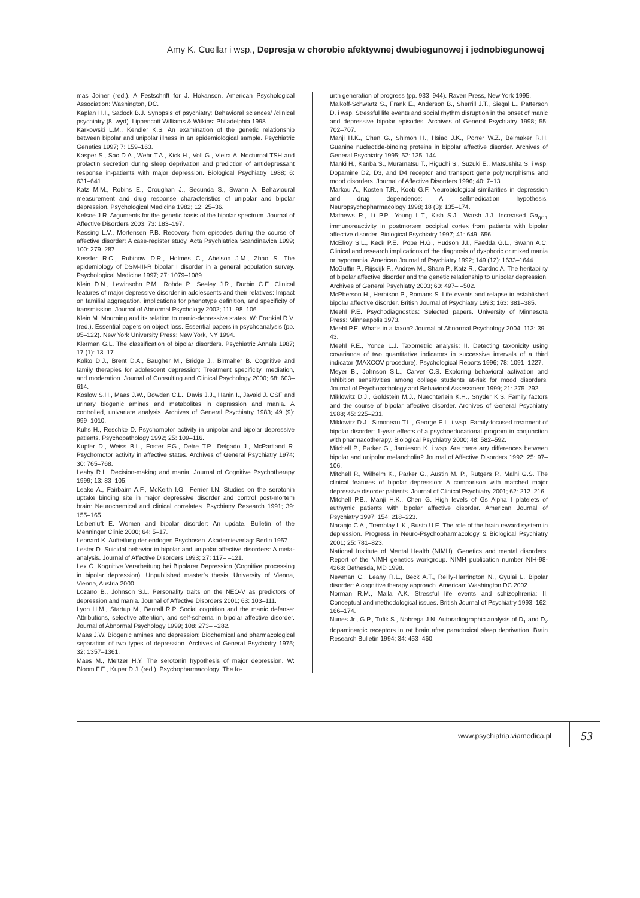Amy K. Cuellar i wsp., Depresja w chorobie afektywnej dwubiegunowej i jednobiegunowej
mas Joiner (red.). A Festschrift for J. Hokanson. American Psychological Association: Washington, DC.
Kaplan H.I., Sadock B.J. Synopsis of psychiatry: Behavioral sciences/ /clinical psychiatry (8. wyd). Lippencott Williams & Wilkins: Philadelphia 1998.
Karkowski L.M., Kendler K.S. An examination of the genetic relationship between bipolar and unipolar illness in an epidemiological sample. Psychiatric Genetics 1997; 7: 159–163.
Kasper S., Sac D.A., Wehr T.A., Kick H., Voll G., Vieira A. Nocturnal TSH and prolactin secretion during sleep deprivation and prediction of antidepressant response in-patients with major depression. Biological Psychiatry 1988; 6: 631–641.
Katz M.M., Robins E., Croughan J., Secunda S., Swann A. Behavioural measurement and drug response characteristics of unipolar and bipolar depression. Psychological Medicine 1982; 12: 25–36.
Kelsoe J.R. Arguments for the genetic basis of the bipolar spectrum. Journal of Affective Disorders 2003; 73: 183–197.
Kessing L.V., Mortensen P.B. Recovery from episodes during the course of affective disorder: A case-register study. Acta Psychiatrica Scandinavica 1999; 100: 279–287.
Kessler R.C., Rubinow D.R., Holmes C., Abelson J.M., Zhao S. The epidemiology of DSM-III-R bipolar I disorder in a general population survey. Psychological Medicine 1997; 27: 1079–1089.
Klein D.N., Lewinsohn P.M., Rohde P., Seeley J.R., Durbin C.E. Clinical features of major depressive disorder in adolescents and their relatives: Impact on familial aggregation, implications for phenotype definition, and specificity of transmission. Journal of Abnormal Psychology 2002; 111: 98–106.
Klein M. Mourning and its relation to manic-depressive states. W: Frankiel R.V. (red.). Essential papers on object loss. Essential papers in psychoanalysis (pp. 95–122). New York University Press: New York, NY 1994.
Klerman G.L. The classification of bipolar disorders. Psychiatric Annals 1987; 17 (1): 13–17.
Kolko D.J., Brent D.A., Baugher M., Bridge J., Birmaher B. Cognitive and family therapies for adolescent depression: Treatment specificity, mediation, and moderation. Journal of Consulting and Clinical Psychology 2000; 68: 603–614.
Koslow S.H., Maas J.W., Bowden C.L., Davis J.J., Hanin I., Javaid J. CSF and urinary biogenic amines and metabolites in depression and mania. A controlled, univariate analysis. Archives of General Psychiatry 1983; 49 (9): 999–1010.
Kuhs H., Reschke D. Psychomotor activity in unipolar and bipolar depressive patients. Psychopathology 1992; 25: 109–116.
Kupfer D., Weiss B.L., Foster F.G., Detre T.P., Delgado J., McPartland R. Psychomotor activity in affective states. Archives of General Psychiatry 1974; 30: 765–768.
Leahy R.L. Decision-making and mania. Journal of Cognitive Psychotherapy 1999; 13: 83–105.
Leake A., Fairbairn A.F., McKeith I.G., Ferrier I.N. Studies on the serotonin uptake binding site in major depressive disorder and control post-mortem brain: Neurochemical and clinical correlates. Psychiatry Research 1991; 39: 155–165.
Leibenluft E. Women and bipolar disorder: An update. Bulletin of the Menninger Clinic 2000; 64: 5–17.
Leonard K. Aufteilung der endogen Psychosen. Akademieverlag: Berlin 1957.
Lester D. Suicidal behavior in bipolar and unipolar affective disorders: A meta-analysis. Journal of Affective Disorders 1993; 27: 117– –121.
Lex C. Kognitive Verarbeitung bei Bipolarer Depression (Cognitive processing in bipolar depression). Unpublished master’s thesis. University of Vienna, Vienna, Austria 2000.
Lozano B., Johnson S.L. Personality traits on the NEO-V as predictors of depression and mania. Journal of Affective Disorders 2001; 63: 103–111.
Lyon H.M., Startup M., Bentall R.P. Social cognition and the manic defense: Attributions, selective attention, and self-schema in bipolar affective disorder. Journal of Abnormal Psychology 1999; 108: 273– –282.
Maas J.W. Biogenic amines and depression: Biochemical and pharmacological separation of two types of depression. Archives of General Psychiatry 1975; 32; 1357–1361.
Maes M., Meltzer H.Y. The serotonin hypothesis of major depression. W: Bloom F.E., Kuper D.J. (red.). Psychopharmacology: The fo-
urth generation of progress (pp. 933–944). Raven Press, New York 1995.
Malkoff-Schwartz S., Frank E., Anderson B., Sherrill J.T., Siegal L., Patterson D. i wsp. Stressful life events and social rhythm disruption in the onset of manic and depressive bipolar episodes. Archives of General Psychiatry 1998; 55: 702–707.
Manji H.K., Chen G., Shimon H., Hsiao J.K., Porrer W.Z., Belmaker R.H. Guanine nucleotide-binding proteins in bipolar affective disorder. Archives of General Psychiatry 1995; 52: 135–144.
Manki H., Kanba S., Muramatsu T., Higuchi S., Suzuki E., Matsushita S. i wsp. Dopamine D2, D3, and D4 receptor and transport gene polymorphisms and mood disorders. Journal of Affective Disorders 1996; 40: 7–13.
Markou A., Kosten T.R., Koob G.F. Neurobiological similarities in depression and drug dependence: A selfmedication hypothesis. Neuropsychopharmacology 1998; 18 (3): 135–174.
Mathews R., Li P.P., Young L.T., Kish S.J., Warsh J.J. Increased Gα<sub>q/11</sub> immunoreactivity in postmortem occipital cortex from patients with bipolar affective disorder. Biological Psychiatry 1997; 41: 649–656.
McElroy S.L., Keck P.E., Pope H.G., Hudson J.I., Faedda G.L., Swann A.C. Clinical and research implications of the diagnosis of dysphoric or mixed mania or hypomania. American Journal of Psychiatry 1992; 149 (12): 1633–1644.
McGuffin P., Rijsdijk F., Andrew M., Sham P., Katz R., Cardno A. The heritability of bipolar affective disorder and the genetic relationship to unipolar depression. Archives of General Psychiatry 2003; 60: 497– –502.
McPherson H., Herbison P., Romans S. Life events and relapse in established bipolar affective disorder. British Journal of Psychiatry 1993; 163: 381–385.
Meehl P.E. Psychodiagnostics: Selected papers. University of Minnesota Press: Minneapolis 1973.
Meehl P.E. What’s in a taxon? Journal of Abnormal Psychology 2004; 113: 39–43.
Meehl P.E., Yonce L.J. Taxometric analysis: II. Detecting taxonicity using covariance of two quantitative indicators in successive intervals of a third indicator (MAXCOV procedure). Psychological Reports 1996; 78: 1091–1227.
Meyer B., Johnson S.L., Carver C.S. Exploring behavioral activation and inhibition sensitivities among college students at-risk for mood disorders. Journal of Psychopathology and Behavioral Assessment 1999; 21: 275–292.
Miklowitz D.J., Goldstein M.J., Nuechterlein K.H., Snyder K.S. Family factors and the course of bipolar affective disorder. Archives of General Psychiatry 1988; 45: 225–231.
Miklowitz D.J., Simoneau T.L., George E.L. i wsp. Family-focused treatment of bipolar disorder: 1-year effects of a psychoeducational program in conjunction with pharmacotherapy. Biological Psychiatry 2000; 48: 582–592.
Mitchell P., Parker G., Jamieson K. i wsp. Are there any differences between bipolar and unipolar melancholia? Journal of Affective Disorders 1992; 25: 97–106.
Mitchell P., Wilhelm K., Parker G., Austin M. P., Rutgers P., Malhi G.S. The clinical features of bipolar depression: A comparison with matched major depressive disorder patients. Journal of Clinical Psychiatry 2001; 62: 212–216.
Mitchell P.B., Manji H.K., Chen G. High levels of Gs Alpha I platelets of euthymic patients with bipolar affective disorder. American Journal of Psychiatry 1997; 154: 218–223.
Naranjo C.A., Tremblay L.K., Busto U.E. The role of the brain reward system in depression. Progress in Neuro-Psychopharmacology & Biological Psychiatry 2001; 25: 781–823.
National Institute of Mental Health (NIMH). Genetics and mental disorders: Report of the NIMH genetics workgroup. NIMH publication number NIH-98-4268: Bethesda, MD 1998.
Newman C., Leahy R.L., Beck A.T., Reilly-Harrington N., Gyulai L. Bipolar disorder: A cognitive therapy approach. American: Washington DC 2002.
Norman R.M., Malla A.K. Stressful life events and schizophrenia: II. Conceptual and methodological issues. British Journal of Psychiatry 1993; 162: 166–174.
Nunes Jr., G.P., Tufik S., Nobrega J.N. Autoradiographic analysis of D<sub>1</sub> and D<sub>2</sub> dopaminergic receptors in rat brain after paradoxical sleep deprivation. Brain Research Bulletin 1994; 34: 453–460.
www.psychiatria.viamedica.pl 53